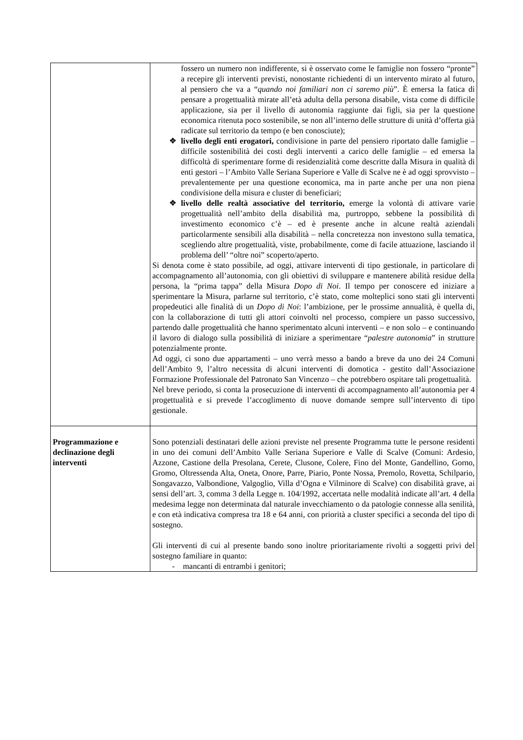| | fossero un numero non indifferente, si è osservato come le famiglie non fossero “pronte” a recepire gli interventi previsti, nonostante richiedenti di un intervento mirato al futuro, al pensiero che va a “ quando noi familiari non ci saremo più ”. È emersa la fatica di pensare a progettualità mirate all’età adulta della persona disabile, vista come di difficile applicazione, sia per il livello di autonomia raggiunte dai figli, sia per la questione economica ritenuta poco sostenibile, se non all’interno delle strutture di unità d’offerta già radicate sul territorio da tempo (e ben conosciute); ❖ livello degli enti erogatori, condivisione in parte del pensiero riportato dalle famiglie – difficile sostenibilità dei costi degli interventi a carico delle famiglie – ed emersa la difficoltà di sperimentare forme di residenzialità come descritte dalla Misura in qualità di enti gestori – l’Ambito Valle Seriana Superiore e Valle di Scalve ne è ad oggi sprovvisto – prevalentemente per una questione economica, ma in parte anche per una non piena condivisione della misura e cluster di beneficiari; ❖ livello delle realtà associative del territorio, emerge la volontà di attivare varie progettualità nell’ambito della disabilità ma, purtroppo, sebbene la possibilità di investimento economico c’è – ed è presente anche in alcune realtà aziendali particolarmente sensibili alla disabilità – nella concretezza non investono sulla tematica, scegliendo altre progettualità, viste, probabilmente, come di facile attuazione, lasciando il problema dell’ “oltre noi” scoperto/aperto. Si denota come è stato possibile, ad oggi, attivare interventi di tipo gestionale, in particolare di accompagnamento all’autonomia, con gli obiettivi di sviluppare e mantenere abilità residue della persona, la “prima tappa” della Misura Dopo di Noi . Il tempo per conoscere ed iniziare a sperimentare la Misura, parlarne sul territorio, c’è stato, come molteplici sono stati gli interventi propedeutici alle finalità di un Dopo di Noi : l’ambizione, per le prossime annualità, è quella di, con la collaborazione di tutti gli attori coinvolti nel processo, compiere un passo successivo, partendo dalle progettualità che hanno sperimentato alcuni interventi – e non solo – e continuando il lavoro di dialogo sulla possibilità di iniziare a sperimentare “ palestre autonomia ” in strutture potenzialmente pronte. Ad oggi, ci sono due appartamenti – uno verrà messo a bando a breve da uno dei 24 Comuni dell’Ambito 9, l’altro necessita di alcuni interventi di domotica - gestito dall’Associazione Formazione Professionale del Patronato San Vincenzo – che potrebbero ospitare tali progettualità. Nel breve periodo, si conta la prosecuzione di interventi di accompagnamento all’autonomia per 4 progettualità e si prevede l’accoglimento di nuove domande sempre sull’intervento di tipo gestionale. |
| Programmazione e declinazione degli interventi | Sono potenziali destinatari delle azioni previste nel presente Programma tutte le persone residenti in uno dei comuni dell’Ambito Valle Seriana Superiore e Valle di Scalve (Comuni: Ardesio, Azzone, Castione della Presolana, Cerete, Clusone, Colere, Fino del Monte, Gandellino, Gorno, Gromo, Oltressenda Alta, Oneta, Onore, Parre, Piario, Ponte Nossa, Premolo, Rovetta, Schilpario, Songavazzo, Valbondione, Valgoglio, Villa d’Ogna e Vilminore di Scalve) con disabilità grave, ai sensi dell’art. 3, comma 3 della Legge n. 104/1992, accertata nelle modalità indicate all’art. 4 della medesima legge non determinata dal naturale invecchiamento o da patologie connesse alla senilità, e con età indicativa compresa tra 18 e 64 anni, con priorità a cluster specifici a seconda del tipo di sostegno. Gli interventi di cui al presente bando sono inoltre prioritariamente rivolti a soggetti privi del sostegno familiare in quanto: - mancanti di entrambi i genitori; |